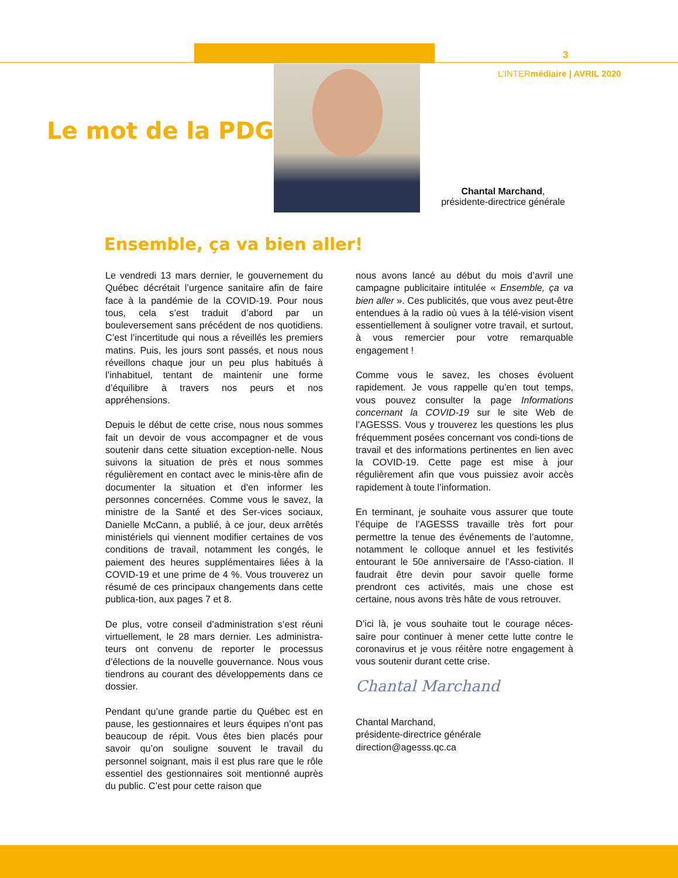3
L’INTERmédiaire | AVRIL 2020
Le mot de la PDG
Chantal Marchand,
présidente-directrice générale
Ensemble, ça va bien aller!
Le vendredi 13 mars dernier, le gouvernement du Québec décrétait l’urgence sanitaire afin de faire face à la pandémie de la COVID-19. Pour nous tous, cela s’est traduit d’abord par un bouleversement sans précédent de nos quotidiens. C’est l’incertitude qui nous a réveillés les premiers matins. Puis, les jours sont passés, et nous nous réveillons chaque jour un peu plus habitués à l’inhabituel, tentant de maintenir une forme d’équilibre à travers nos peurs et nos appréhensions.
Depuis le début de cette crise, nous nous sommes fait un devoir de vous accompagner et de vous soutenir dans cette situation exception-nelle. Nous suivons la situation de près et nous sommes régulièrement en contact avec le minis-tère afin de documenter la situation et d’en informer les personnes concernées. Comme vous le savez, la ministre de la Santé et des Ser-vices sociaux, Danielle McCann, a publié, à ce jour, deux arrêtés ministériels qui viennent modifier certaines de vos conditions de travail, notamment les congés, le paiement des heures supplémentaires liées à la COVID-19 et une prime de 4 %. Vous trouverez un résumé de ces principaux changements dans cette publica-tion, aux pages 7 et 8.
De plus, votre conseil d’administration s’est réuni virtuellement, le 28 mars dernier. Les administra-teurs ont convenu de reporter le processus d’élections de la nouvelle gouvernance. Nous vous tiendrons au courant des développements dans ce dossier.
Pendant qu’une grande partie du Québec est en pause, les gestionnaires et leurs équipes n’ont pas beaucoup de répit. Vous êtes bien placés pour savoir qu’on souligne souvent le travail du personnel soignant, mais il est plus rare que le rôle essentiel des gestionnaires soit mentionné auprès du public. C’est pour cette raison que
nous avons lancé au début du mois d’avril une campagne publicitaire intitulée « Ensemble, ça va bien aller ». Ces publicités, que vous avez peut-être entendues à la radio où vues à la télé-vision visent essentiellement à souligner votre travail, et surtout, à vous remercier pour votre remarquable engagement !
Comme vous le savez, les choses évoluent rapidement. Je vous rappelle qu’en tout temps, vous pouvez consulter la page Informations concernant la COVID-19 sur le site Web de l’AGESSS. Vous y trouverez les questions les plus fréquemment posées concernant vos condi-tions de travail et des informations pertinentes en lien avec la COVID-19. Cette page est mise à jour régulièrement afin que vous puissiez avoir accès rapidement à toute l’information.
En terminant, je souhaite vous assurer que toute l’équipe de l’AGESSS travaille très fort pour permettre la tenue des événements de l’automne, notamment le colloque annuel et les festivités entourant le 50e anniversaire de l’Asso-ciation. Il faudrait être devin pour savoir quelle forme prendront ces activités, mais une chose est certaine, nous avons très hâte de vous retrouver.
D’ici là, je vous souhaite tout le courage néces-saire pour continuer à mener cette lutte contre le coronavirus et je vous réitère notre engagement à vous soutenir durant cette crise.
Chantal Marchand
Chantal Marchand,
présidente-directrice générale
direction@agesss.qc.ca